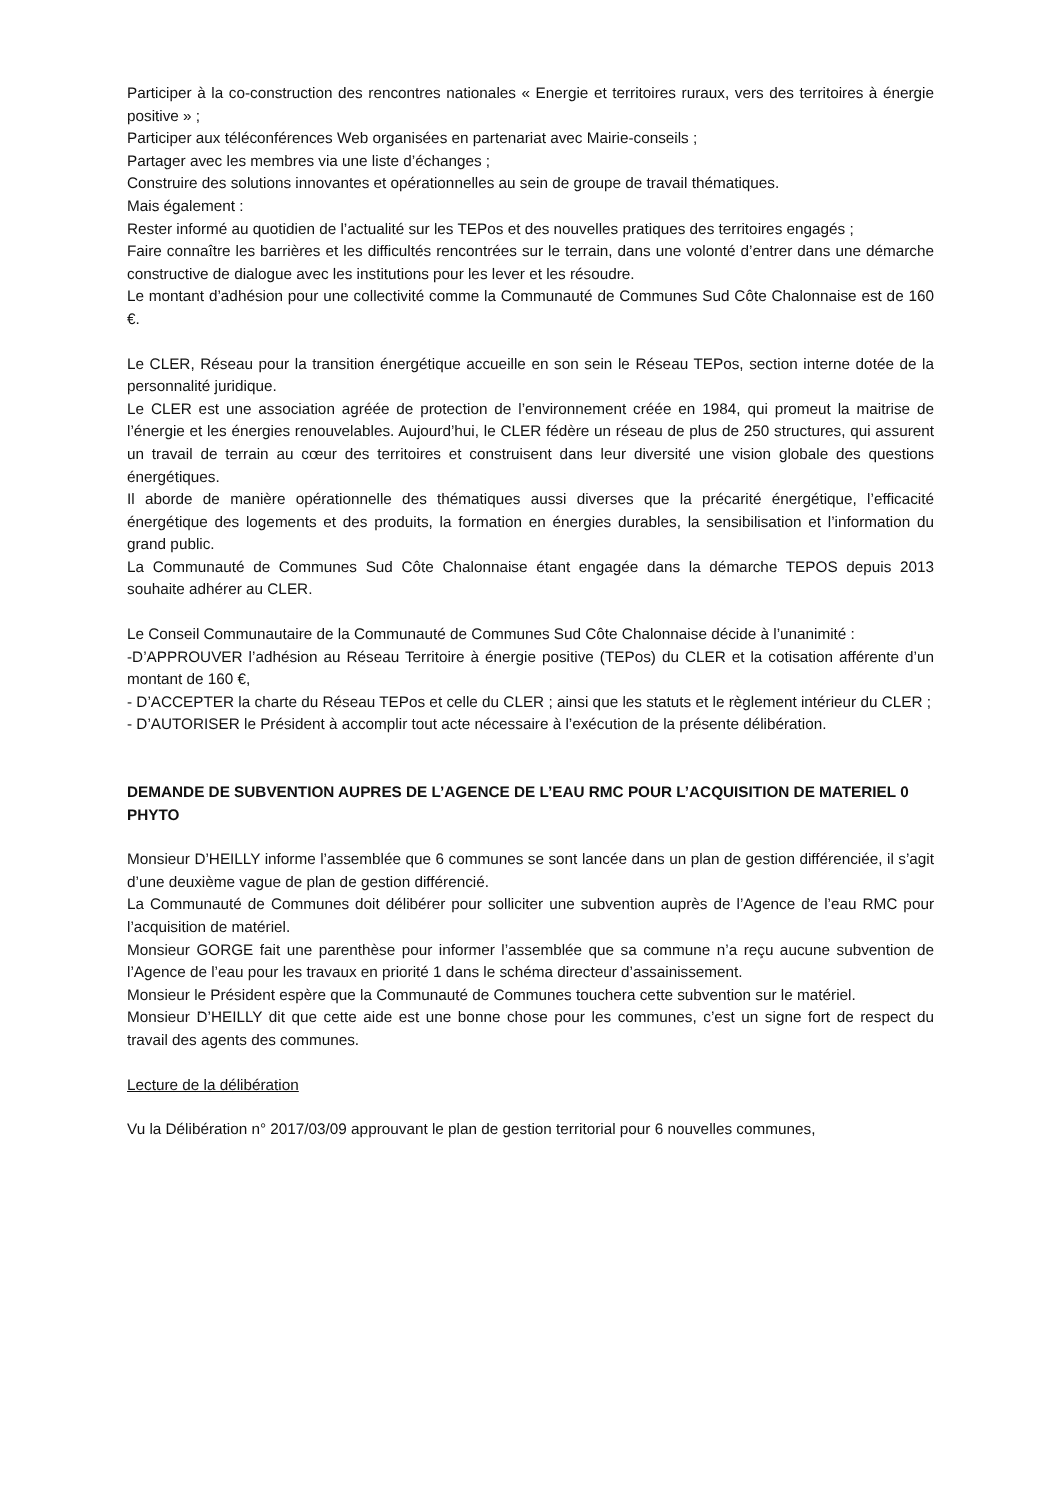Participer à la co-construction des rencontres nationales « Energie et territoires ruraux, vers des territoires à énergie positive » ;
Participer aux téléconférences Web organisées en partenariat avec Mairie-conseils ;
Partager avec les membres via une liste d’échanges ;
Construire des solutions innovantes et opérationnelles au sein de groupe de travail thématiques.
Mais également :
Rester informé au quotidien de l’actualité sur les TEPos et des nouvelles pratiques des territoires engagés ;
Faire connaître les barrières et les difficultés rencontrées sur le terrain, dans une volonté d’entrer dans une démarche constructive de dialogue avec les institutions pour les lever et les résoudre.
Le montant d’adhésion pour une collectivité comme la Communauté de Communes Sud Côte Chalonnaise est de 160 €.
Le CLER, Réseau pour la transition énergétique accueille en son sein le Réseau TEPos, section interne dotée de la personnalité juridique.
Le CLER est une association agréée de protection de l’environnement créée en 1984, qui promeut la maitrise de l’énergie et les énergies renouvelables. Aujourd’hui, le CLER fédère un réseau de plus de 250 structures, qui assurent un travail de terrain au cœur des territoires et construisent dans leur diversité une vision globale des questions énergétiques.
Il aborde de manière opérationnelle des thématiques aussi diverses que la précarité énergétique, l’efficacité énergétique des logements et des produits, la formation en énergies durables, la sensibilisation et l’information du grand public.
La Communauté de Communes Sud Côte Chalonnaise étant engagée dans la démarche TEPOS depuis 2013 souhaite adhérer au CLER.
Le Conseil Communautaire de la Communauté de Communes Sud Côte Chalonnaise décide à l’unanimité :
-D’APPROUVER l’adhésion au Réseau Territoire à énergie positive (TEPos) du CLER et la cotisation afférente d’un montant de 160 €,
- D’ACCEPTER la charte du Réseau TEPos et celle du CLER ; ainsi que les statuts et le règlement intérieur du CLER ;
- D’AUTORISER le Président à accomplir tout acte nécessaire à l’exécution de la présente délibération.
DEMANDE DE SUBVENTION AUPRES DE L’AGENCE DE L’EAU RMC POUR L’ACQUISITION DE MATERIEL 0 PHYTO
Monsieur D’HEILLY informe l’assemblée que 6 communes se sont lancée dans un plan de gestion différenciée, il s’agit d’une deuxième vague de plan de gestion différencié.
La Communauté de Communes doit délibérer pour solliciter une subvention auprès de l’Agence de l’eau RMC pour l’acquisition de matériel.
Monsieur GORGE fait une parenthèse pour informer l’assemblée que sa commune n’a reçu aucune subvention de l’Agence de l’eau pour les travaux en priorité 1 dans le schéma directeur d’assainissement.
Monsieur le Président espère que la Communauté de Communes touchera cette subvention sur le matériel.
Monsieur D’HEILLY dit que cette aide est une bonne chose pour les communes, c’est un signe fort de respect du travail des agents des communes.
Lecture de la délibération
Vu la Délibération n° 2017/03/09 approuvant le plan de gestion territorial pour 6 nouvelles communes,